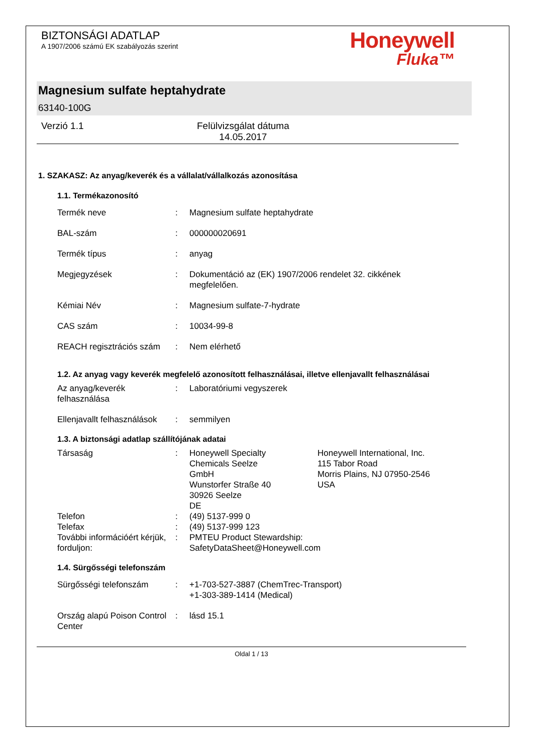BIZTONSÁGI ADATLAP
A 1907/2006 számú EK szabályozás szerint
Honeywell
Fluka™
Magnesium sulfate heptahydrate
63140-100G
Verzió 1.1 Felülvizsgálat dátuma
14.05.2017
1. SZAKASZ: Az anyag/keverék és a vállalat/vállalkozás azonosítása
1.1. Termékazonosító
Termék neve : Magnesium sulfate heptahydrate
BAL-szám : 000000020691
Termék típus : anyag
Megjegyzések : Dokumentáció az (EK) 1907/2006 rendelet 32. cikkének
megfelelően.
Kémiai Név : Magnesium sulfate-7-hydrate
CAS szám : 10034-99-8
REACH regisztrációs szám
: Nem elérhető
1.2. Az anyag vagy keverék megfelelő azonosított felhasználásai, illetve ellenjavallt felhasználásai
Az anyag/keverék felhasználása
: Laboratóriumi vegyszerek
Ellenjavallt felhasználások
: semmilyen
1.3. A biztonsági adatlap szállítójának adatai
Társaság : Honeywell Specialty
Chemicals Seelze
GmbH
Wunstorfer Straße 40
30926 Seelze
DE
Honeywell International, Inc.
115 Tabor Road
Morris Plains, NJ 07950-2546
USA
Telefon : (49) 5137-999 0
Telefax : (49) 5137-999 123
További információért kérjük, forduljon:
: PMTEU Product Stewardship:
SafetyDataSheet@Honeywell.com
1.4. Sürgősségi telefonszám
Sürgősségi telefonszám : +1-703-527-3887 (ChemTrec-Transport)
+1-303-389-1414 (Medical)
Ország alapú Poison Control Center
: lásd 15.1
Oldal 1 / 13